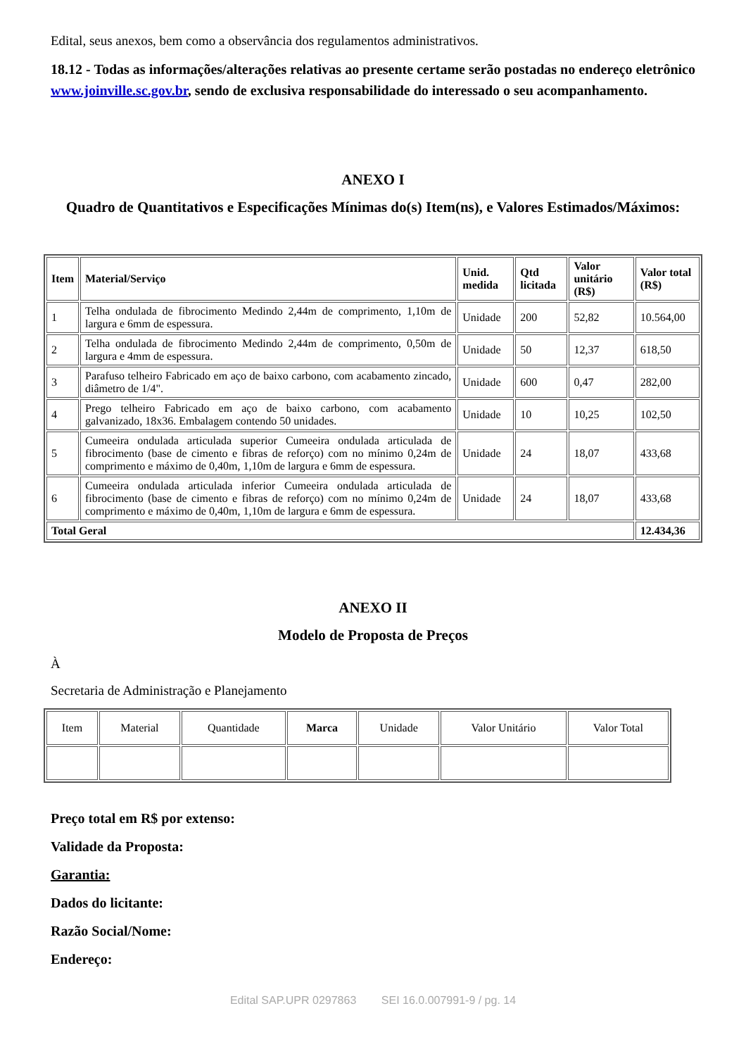Edital, seus anexos, bem como a observância dos regulamentos administrativos.
18.12 - Todas as informações/alterações relativas ao presente certame serão postadas no endereço eletrônico www.joinville.sc.gov.br, sendo de exclusiva responsabilidade do interessado o seu acompanhamento.
ANEXO I
Quadro de Quantitativos e Especificações Mínimas do(s) Item(ns), e Valores Estimados/Máximos:
| Item | Material/Serviço | Unid. medida | Qtd licitada | Valor unitário (R$) | Valor total (R$) |
| --- | --- | --- | --- | --- | --- |
| 1 | Telha ondulada de fibrocimento Medindo 2,44m de comprimento, 1,10m de largura e 6mm de espessura. | Unidade | 200 | 52,82 | 10.564,00 |
| 2 | Telha ondulada de fibrocimento Medindo 2,44m de comprimento, 0,50m de largura e 4mm de espessura. | Unidade | 50 | 12,37 | 618,50 |
| 3 | Parafuso telheiro Fabricado em aço de baixo carbono, com acabamento zincado, diâmetro de 1/4". | Unidade | 600 | 0,47 | 282,00 |
| 4 | Prego telheiro Fabricado em aço de baixo carbono, com acabamento galvanizado, 18x36. Embalagem contendo 50 unidades. | Unidade | 10 | 10,25 | 102,50 |
| 5 | Cumeeira ondulada articulada superior Cumeeira ondulada articulada de fibrocimento (base de cimento e fibras de reforço) com no mínimo 0,24m de comprimento e máximo de 0,40m, 1,10m de largura e 6mm de espessura. | Unidade | 24 | 18,07 | 433,68 |
| 6 | Cumeeira ondulada articulada inferior Cumeeira ondulada articulada de fibrocimento (base de cimento e fibras de reforço) com no mínimo 0,24m de comprimento e máximo de 0,40m, 1,10m de largura e 6mm de espessura. | Unidade | 24 | 18,07 | 433,68 |
| Total Geral | | | | | 12.434,36 |
ANEXO II
Modelo de Proposta de Preços
À
Secretaria de Administração e Planejamento
| Item | Material | Quantidade | Marca | Unidade | Valor Unitário | Valor Total |
Preço total em R$ por extenso:
Validade da Proposta:
Garantia:
Dados do licitante:
Razão Social/Nome:
Endereço:
Edital SAP.UPR 0297863 SEI 16.0.007991-9 / pg. 14